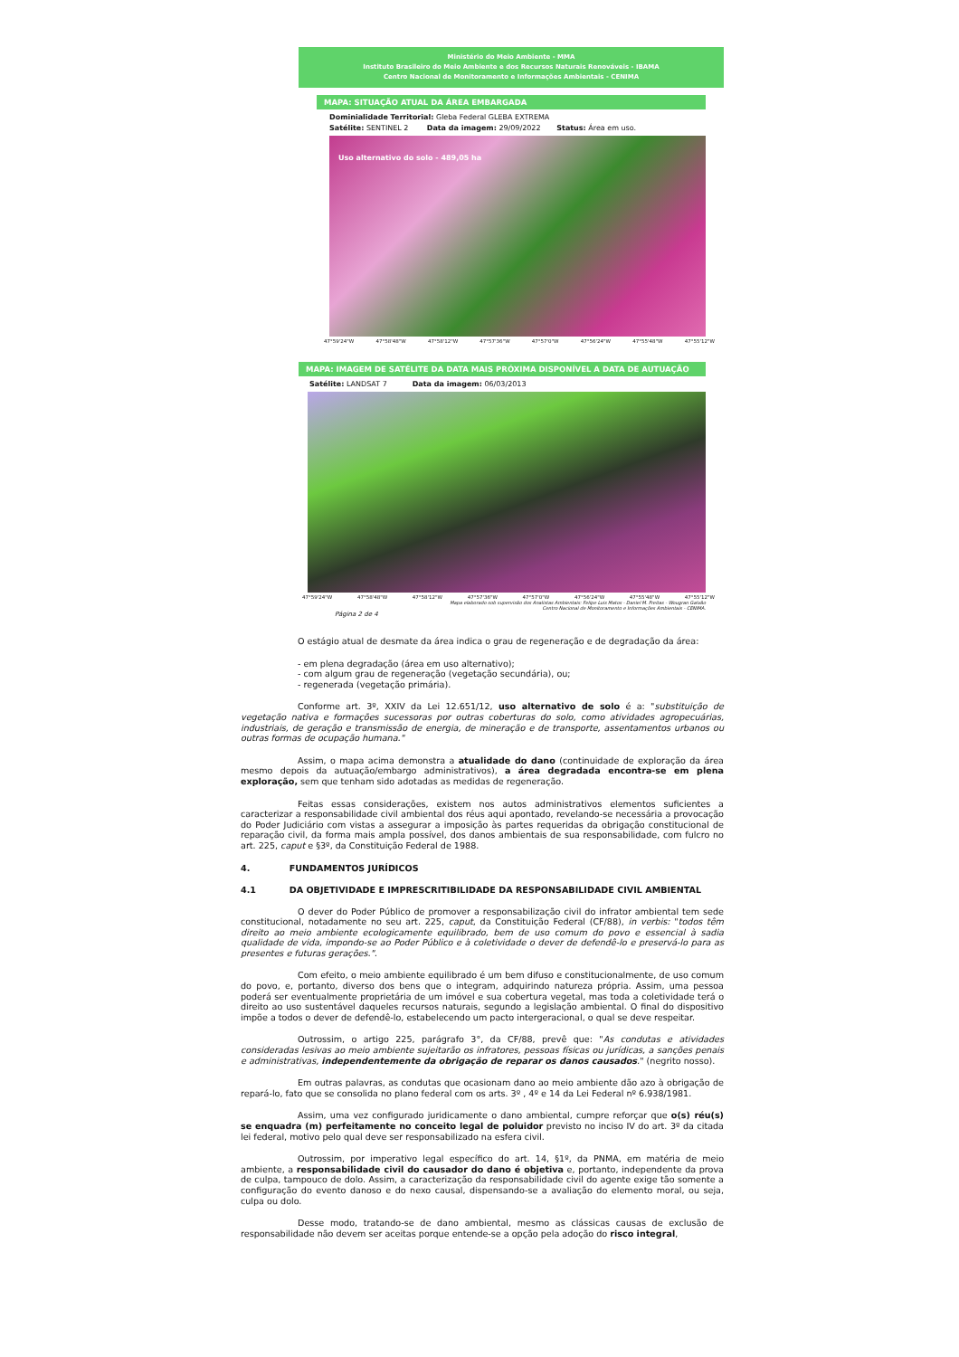Ministério do Meio Ambiente - MMA
Instituto Brasileiro do Meio Ambiente e dos Recursos Naturais Renováveis - IBAMA
Centro Nacional de Monitoramento e Informações Ambientais - CENIMA
MAPA: SITUAÇÃO ATUAL DA ÁREA EMBARGADA
Dominialidade Territorial: Gleba Federal GLEBA EXTREMA
Satélite: SENTINEL 2 Data da imagem: 29/09/2022 Status: Área em uso.
Uso alternativo do solo - 489,05 ha
47°59'24"W 47°58'48"W 47°58'12"W 47°57'36"W 47°57'0"W 47°56'24"W 47°55'48"W 47°55'12"W
MAPA: IMAGEM DE SATÉLITE DA DATA MAIS PRÓXIMA DISPONÍVEL A DATA DE AUTUAÇÃO
Satélite: LANDSAT 7 Data da imagem: 06/03/2013
47°59'24"W 47°58'48"W 47°58'12"W 47°57'36"W 47°57'0"W 47°56'24"W 47°55'48"W 47°55'12"W
Mapa elaborado sob supervisão dos Analistas Ambientais: Felipe Luis Matos - Daniel M. Freitas - Wougran Galvão
Centro Nacional de Monitoramento e Informações Ambientais - CENIMA.
Página 2 de 4
O estágio atual de desmate da área indica o grau de regeneração e de degradação da área:
- em plena degradação (área em uso alternativo);
- com algum grau de regeneração (vegetação secundária), ou;
- regenerada (vegetação primária).
Conforme art. 3º, XXIV da Lei 12.651/12, uso alternativo de solo é a: "substituição de vegetação nativa e formações sucessoras por outras coberturas do solo, como atividades agropecuárias, industriais, de geração e transmissão de energia, de mineração e de transporte, assentamentos urbanos ou outras formas de ocupação humana."
Assim, o mapa acima demonstra a atualidade do dano (continuidade de exploração da área mesmo depois da autuação/embargo administrativos), a área degradada encontra-se em plena exploração, sem que tenham sido adotadas as medidas de regeneração.
Feitas essas considerações, existem nos autos administrativos elementos suficientes a caracterizar a responsabilidade civil ambiental dos réus aqui apontado, revelando-se necessária a provocação do Poder Judiciário com vistas a assegurar a imposição às partes requeridas da obrigação constitucional de reparação civil, da forma mais ampla possível, dos danos ambientais de sua responsabilidade, com fulcro no art. 225, caput e §3º, da Constituição Federal de 1988.
4. FUNDAMENTOS JURÍDICOS
4.1 DA OBJETIVIDADE E IMPRESCRITIBILIDADE DA RESPONSABILIDADE CIVIL AMBIENTAL
O dever do Poder Público de promover a responsabilização civil do infrator ambiental tem sede constitucional, notadamente no seu art. 225, caput, da Constituição Federal (CF/88), in verbis: "todos têm direito ao meio ambiente ecologicamente equilibrado, bem de uso comum do povo e essencial à sadia qualidade de vida, impondo-se ao Poder Público e à coletividade o dever de defendê-lo e preservá-lo para as presentes e futuras gerações.".
Com efeito, o meio ambiente equilibrado é um bem difuso e constitucionalmente, de uso comum do povo, e, portanto, diverso dos bens que o integram, adquirindo natureza própria. Assim, uma pessoa poderá ser eventualmente proprietária de um imóvel e sua cobertura vegetal, mas toda a coletividade terá o direito ao uso sustentável daqueles recursos naturais, segundo a legislação ambiental. O final do dispositivo impõe a todos o dever de defendê-lo, estabelecendo um pacto intergeracional, o qual se deve respeitar.
Outrossim, o artigo 225, parágrafo 3°, da CF/88, prevê que: "As condutas e atividades consideradas lesivas ao meio ambiente sujeitarão os infratores, pessoas físicas ou jurídicas, a sanções penais e administrativas, independentemente da obrigação de reparar os danos causados." (negrito nosso).
Em outras palavras, as condutas que ocasionam dano ao meio ambiente dão azo à obrigação de repará-lo, fato que se consolida no plano federal com os arts. 3º , 4º e 14 da Lei Federal nº 6.938/1981.
Assim, uma vez configurado juridicamente o dano ambiental, cumpre reforçar que o(s) réu(s) se enquadra (m) perfeitamente no conceito legal de poluidor previsto no inciso IV do art. 3º da citada lei federal, motivo pelo qual deve ser responsabilizado na esfera civil.
Outrossim, por imperativo legal específico do art. 14, §1º, da PNMA, em matéria de meio ambiente, a responsabilidade civil do causador do dano é objetiva e, portanto, independente da prova de culpa, tampouco de dolo. Assim, a caracterização da responsabilidade civil do agente exige tão somente a configuração do evento danoso e do nexo causal, dispensando-se a avaliação do elemento moral, ou seja, culpa ou dolo.
Desse modo, tratando-se de dano ambiental, mesmo as clássicas causas de exclusão de responsabilidade não devem ser aceitas porque entende-se a opção pela adoção do risco integral,